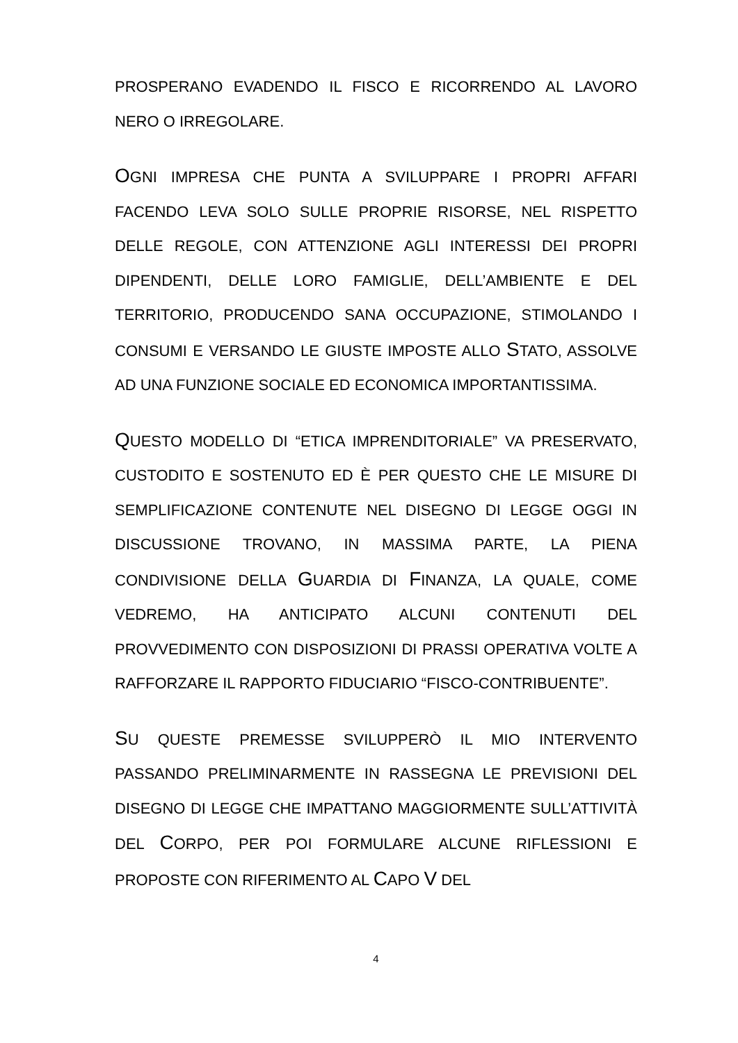PROSPERANO EVADENDO IL FISCO E RICORRENDO AL LAVORO NERO O IRREGOLARE.
OGNI IMPRESA CHE PUNTA A SVILUPPARE I PROPRI AFFARI FACENDO LEVA SOLO SULLE PROPRIE RISORSE, NEL RISPETTO DELLE REGOLE, CON ATTENZIONE AGLI INTERESSI DEI PROPRI DIPENDENTI, DELLE LORO FAMIGLIE, DELL’AMBIENTE E DEL TERRITORIO, PRODUCENDO SANA OCCUPAZIONE, STIMOLANDO I CONSUMI E VERSANDO LE GIUSTE IMPOSTE ALLO STATO, ASSOLVE AD UNA FUNZIONE SOCIALE ED ECONOMICA IMPORTANTISSIMA.
QUESTO MODELLO DI “ETICA IMPRENDITORIALE” VA PRESERVATO, CUSTODITO E SOSTENUTO ED È PER QUESTO CHE LE MISURE DI SEMPLIFICAZIONE CONTENUTE NEL DISEGNO DI LEGGE OGGI IN DISCUSSIONE TROVANO, IN MASSIMA PARTE, LA PIENA CONDIVISIONE DELLA GUARDIA DI FINANZA, LA QUALE, COME VEDREMO, HA ANTICIPATO ALCUNI CONTENUTI DEL PROVVEDIMENTO CON DISPOSIZIONI DI PRASSI OPERATIVA VOLTE A RAFFORZARE IL RAPPORTO FIDUCIARIO “FISCO-CONTRIBUENTE”.
SU QUESTE PREMESSE SVILUPPERÒ IL MIO INTERVENTO PASSANDO PRELIMINARMENTE IN RASSEGNA LE PREVISIONI DEL DISEGNO DI LEGGE CHE IMPATTANO MAGGIORMENTE SULL’ATTIVITÀ DEL CORPO, PER POI FORMULARE ALCUNE RIFLESSIONI E PROPOSTE CON RIFERIMENTO AL CAPO V DEL
4